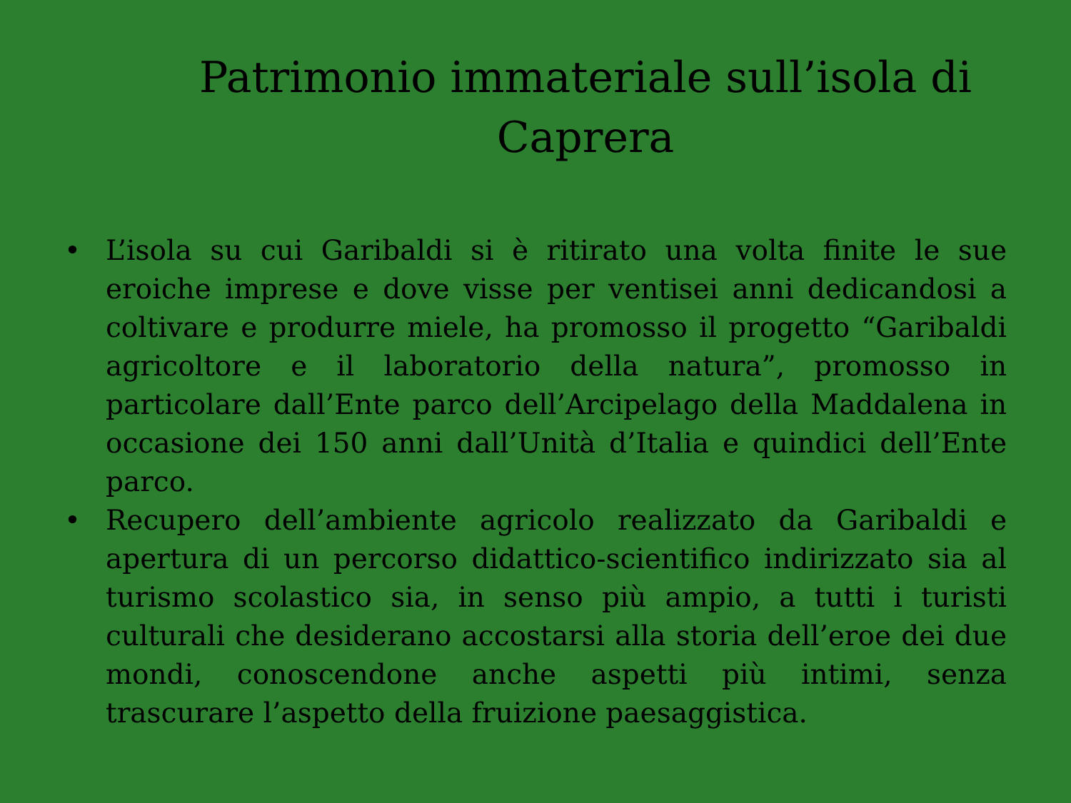Patrimonio immateriale sull’isola di Caprera
• L’isola su cui Garibaldi si è ritirato una volta finite le sue eroiche imprese e dove visse per ventisei anni dedicandosi a coltivare e produrre miele, ha promosso il progetto “Garibaldi agricoltore e il laboratorio della natura”, promosso in particolare dall’Ente parco dell’Arcipelago della Maddalena in occasione dei 150 anni dall’Unità d’Italia e quindici dell’Ente parco.
• Recupero dell’ambiente agricolo realizzato da Garibaldi e apertura di un percorso didattico-scientifico indirizzato sia al turismo scolastico sia, in senso più ampio, a tutti i turisti culturali che desiderano accostarsi alla storia dell’eroe dei due mondi, conoscendone anche aspetti più intimi, senza trascurare l’aspetto della fruizione paesaggistica.